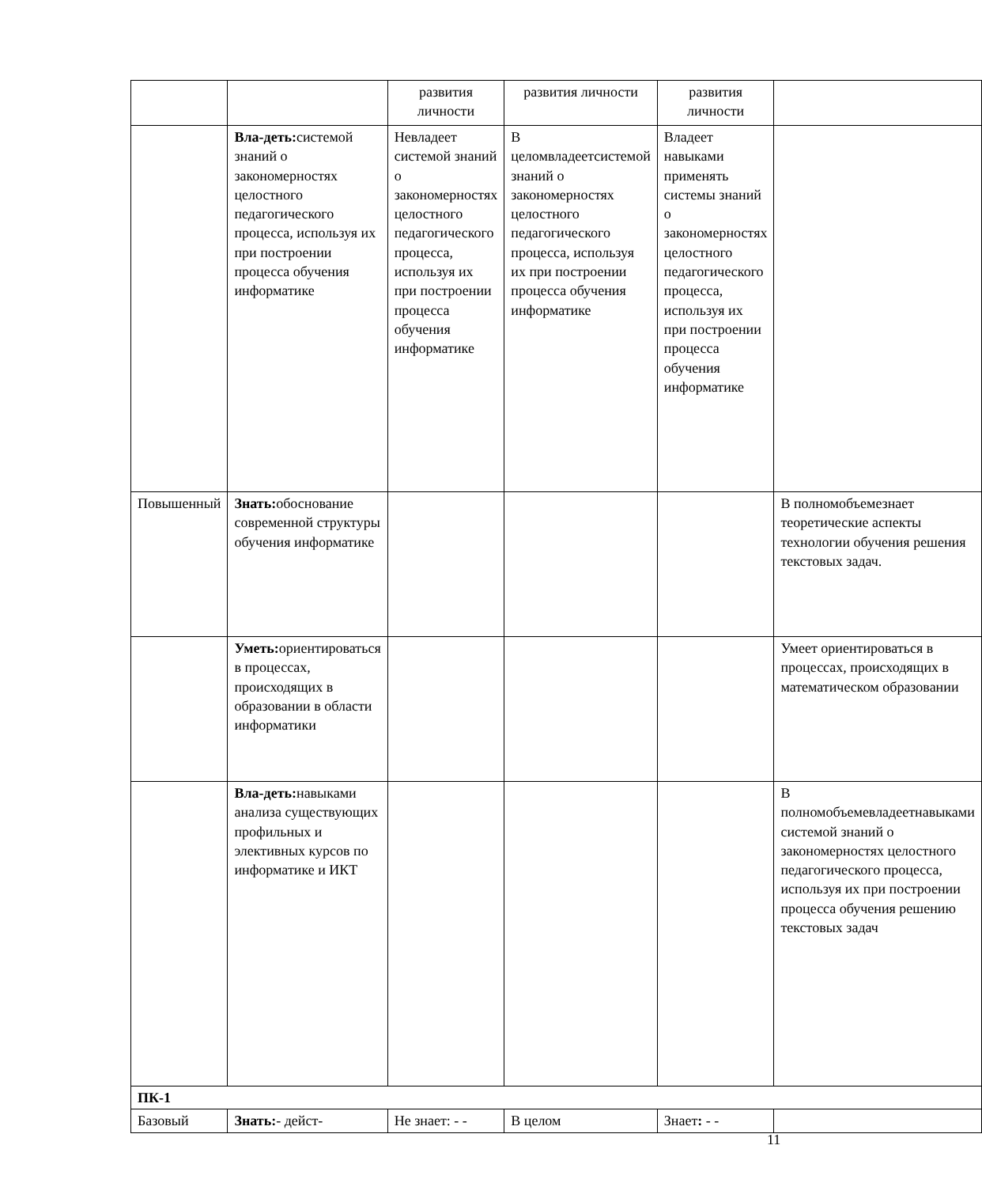| | | развития личности | развития личности | развития личности | |
| | Вла-деть: системой знаний о закономерностях целостного педагогического процесса, используя их при построении процесса обучения информатике | Невладеет системой знаний о закономерностях целостного педагогического процесса, используя их при построении процесса обучения информатике | В целомвладеетсистемой знаний о закономерностях целостного педагогического процесса, используя их при построении процесса обучения информатике | Владеет навыками применять системы знаний о закономерностях целостного педагогического процесса, используя их при построении процесса обучения информатике | |
| Повышенный | Знать: обоснование современной структуры обучения информатике | | | | В полномобъемезнает теоретические аспекты технологии обучения решения текстовых задач. |
| | Уметь: ориентироваться в процессах, происходящих в образовании в области информатики | | | | Умеет ориентироваться в процессах, происходящих в математическом образовании |
| | Вла-деть: навыками анализа существующих профильных и элективных курсов по информатике и ИКТ | | | | В полномобъемевладеетнавыками системой знаний о закономерностях целостного педагогического процесса, используя их при построении процесса обучения решению текстовых задач |
| ПК-1 | | | | | |
| Базовый | Знать: - дейст- | Не знает: - - | В целом | Знает : - - | |
11